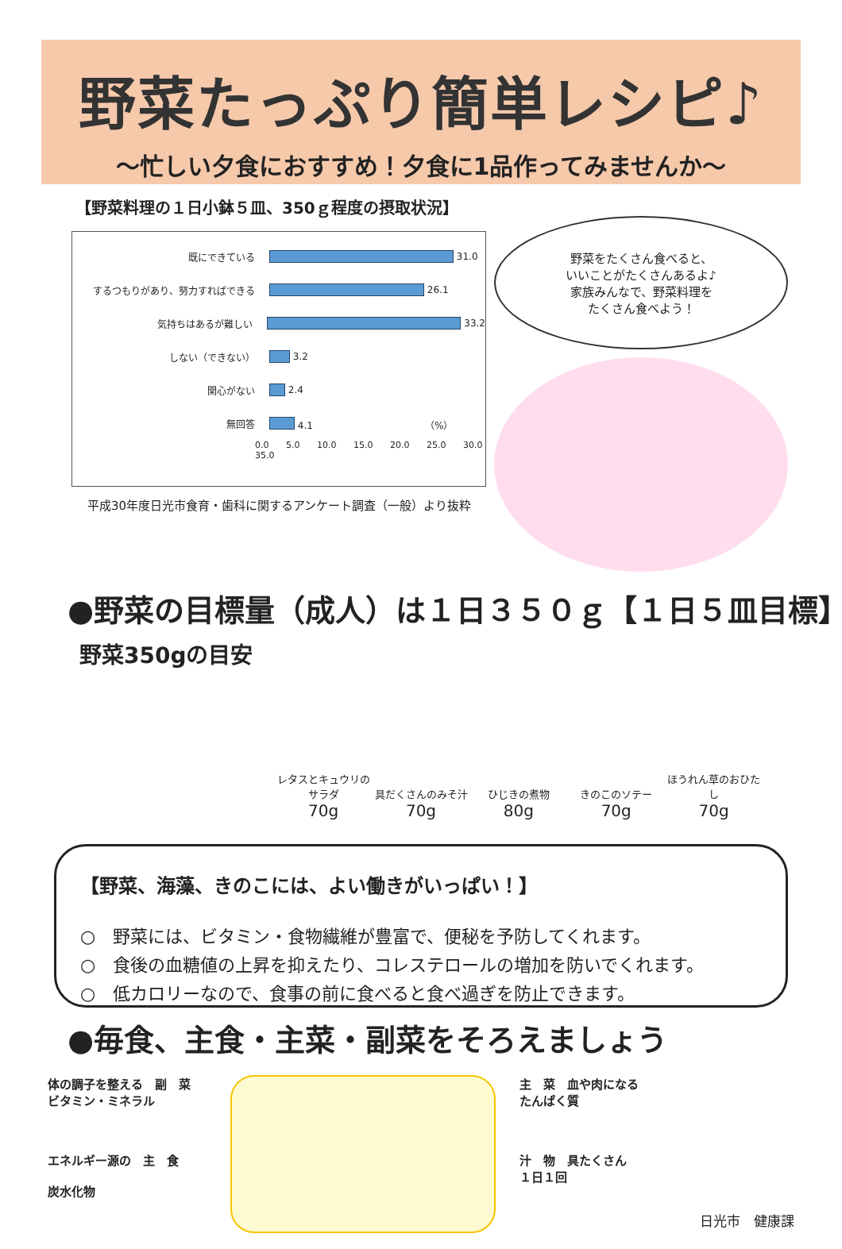野菜たっぷり簡単レシピ♪
～忙しい夕食におすすめ！夕食に1品作ってみませんか～
【野菜料理の１日小鉢５皿、350ｇ程度の摂取状況】
既にできている 31.0
するつもりがあり、努力すればできる 26.1
気持ちはあるが難しい 33.2
しない（できない） 3.2
関心がない 2.4
無回答 4.1 （%）
0.0 5.0 10.0 15.0 20.0 25.0 30.0 35.0
平成30年度日光市食育・歯科に関するアンケート調査（一般）より抜粋
野菜をたくさん食べると、
いいことがたくさんあるよ♪
家族みんなで、野菜料理を
たくさん食べよう！
●野菜の目標量（成人）は１日３５０ｇ【１日５皿目標】
野菜350gの目安
レタスとキュウリのサラダ
70g
具だくさんのみそ汁
70g
ひじきの煮物
80g
きのこのソテー
70g
ほうれん草のおひたし
70g
【野菜、海藻、きのこには、よい働きがいっぱい！】
○　野菜には、ビタミン・食物繊維が豊富で、便秘を予防してくれます。
○　食後の血糖値の上昇を抑えたり、コレステロールの増加を防いでくれます。
○　低カロリーなので、食事の前に食べると食べ過ぎを防止できます。
●毎食、主食・主菜・副菜をそろえましょう
体の調子を整える　副　菜
ビタミン・ミネラル
エネルギー源の　主　食
炭水化物
主　菜　血や肉になる
たんぱく質
汁　物　具たくさん
１日１回
日光市　健康課